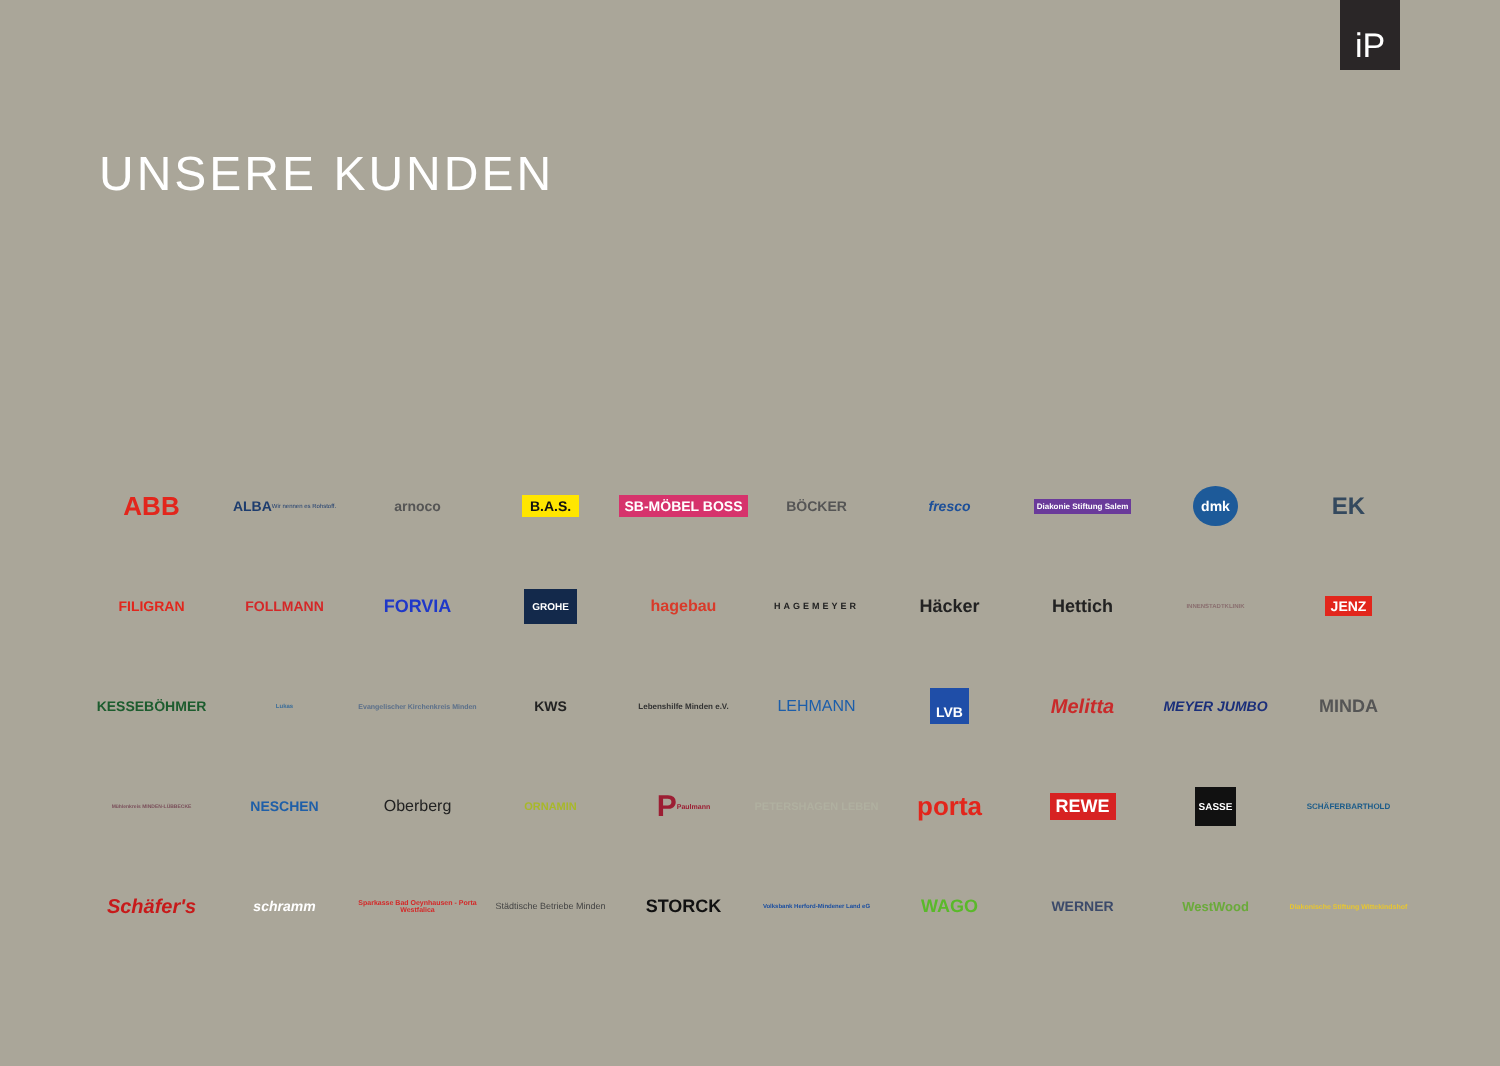iP
UNSERE KUNDEN
ABB
ALBA
Wir nennen es Rohstoff.
arnoco
B.A.S.
SB-MÖBEL BOSS
BÖCKER
fresco
Diakonie Stiftung Salem
dmk
EK
FILIGRAN
FOLLMANN
FORVIA
GROHE
hagebau
HAGEMEYER
Häcker
Hettich
INNENSTADTKLINIK
JENZ
KESSEBÖHMER
Lukas
Evangelischer Kirchenkreis Minden
KWS
Lebenshilfe Minden e.V.
LEHMANN
LVB
Melitta
MEYER JUMBO
MINDA
Mühlenkreis MINDEN-LÜBBECKE
NESCHEN
Oberberg
ORNAMIN
P
Paulmann
PETERSHAGEN LEBEN
porta
REWE
SASSE
SCHÄFERBARTHOLD
Schäfer's
schramm
Sparkasse Bad Oeynhausen - Porta Westfalica
Städtische Betriebe Minden
STORCK
Volksbank Herford-Mindener Land eG
WAGO
WERNER
WestWood
Diakonische Stiftung Wittekindshof